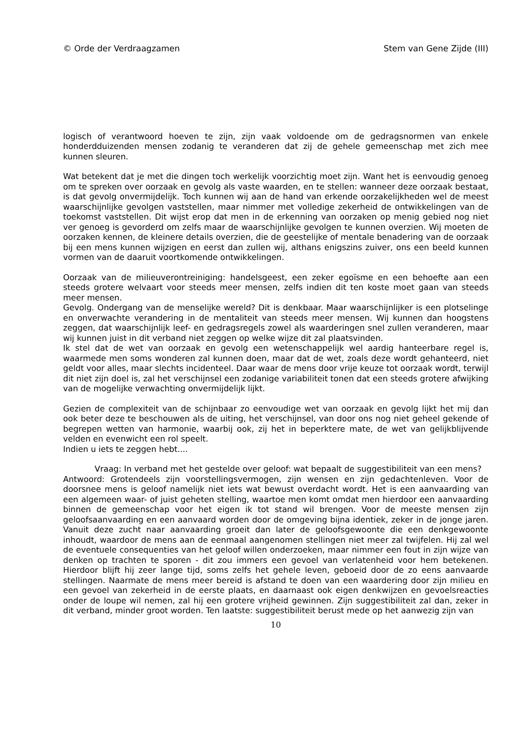© Orde der Verdraagzamen Stem van Gene Zijde (III)
logisch of verantwoord hoeven te zijn, zijn vaak voldoende om de gedragsnormen van enkele honderdduizenden mensen zodanig te veranderen dat zij de gehele gemeenschap met zich mee kunnen sleuren.
Wat betekent dat je met die dingen toch werkelijk voorzichtig moet zijn. Want het is eenvoudig genoeg om te spreken over oorzaak en gevolg als vaste waarden, en te stellen: wanneer deze oorzaak bestaat, is dat gevolg onvermijdelijk. Toch kunnen wij aan de hand van erkende oorzakelijkheden wel de meest waarschijnlijke gevolgen vaststellen, maar nimmer met volledige zekerheid de ontwikkelingen van de toekomst vaststellen. Dit wijst erop dat men in de erkenning van oorzaken op menig gebied nog niet ver genoeg is gevorderd om zelfs maar de waarschijnlijke gevolgen te kunnen overzien. Wij moeten de oorzaken kennen, de kleinere details overzien, die de geestelijke of mentale benadering van de oorzaak bij een mens kunnen wijzigen en eerst dan zullen wij, althans enigszins zuiver, ons een beeld kunnen vormen van de daaruit voortkomende ontwikkelingen.
Oorzaak van de milieuverontreiniging: handelsgeest, een zeker egoïsme en een behoefte aan een steeds grotere welvaart voor steeds meer mensen, zelfs indien dit ten koste moet gaan van steeds meer mensen.
Gevolg. Ondergang van de menselijke wereld? Dit is denkbaar. Maar waarschijnlijker is een plotselinge en onverwachte verandering in de mentaliteit van steeds meer mensen. Wij kunnen dan hoogstens zeggen, dat waarschijnlijk leef- en gedragsregels zowel als waarderingen snel zullen veranderen, maar wij kunnen juist in dit verband niet zeggen op welke wijze dit zal plaatsvinden.
Ik stel dat de wet van oorzaak en gevolg een wetenschappelijk wel aardig hanteerbare regel is, waarmede men soms wonderen zal kunnen doen, maar dat de wet, zoals deze wordt gehanteerd, niet geldt voor alles, maar slechts incidenteel. Daar waar de mens door vrije keuze tot oorzaak wordt, terwijl dit niet zijn doel is, zal het verschijnsel een zodanige variabiliteit tonen dat een steeds grotere afwijking van de mogelijke verwachting onvermijdelijk lijkt.
Gezien de complexiteit van de schijnbaar zo eenvoudige wet van oorzaak en gevolg lijkt het mij dan ook beter deze te beschouwen als de uiting, het verschijnsel, van door ons nog niet geheel gekende of begrepen wetten van harmonie, waarbij ook, zij het in beperktere mate, de wet van gelijkblijvende velden en evenwicht een rol speelt.
Indien u iets te zeggen hebt....
Vraag: In verband met het gestelde over geloof: wat bepaalt de suggestibiliteit van een mens?
Antwoord: Grotendeels zijn voorstellingsvermogen, zijn wensen en zijn gedachtenleven. Voor de doorsnee mens is geloof namelijk niet iets wat bewust overdacht wordt. Het is een aanvaarding van een algemeen waar- of juist geheten stelling, waartoe men komt omdat men hierdoor een aanvaarding binnen de gemeenschap voor het eigen ik tot stand wil brengen. Voor de meeste mensen zijn geloofsaanvaarding en een aanvaard worden door de omgeving bijna identiek, zeker in de jonge jaren. Vanuit deze zucht naar aanvaarding groeit dan later de geloofsgewoonte die een denkgewoonte inhoudt, waardoor de mens aan de eenmaal aangenomen stellingen niet meer zal twijfelen. Hij zal wel de eventuele consequenties van het geloof willen onderzoeken, maar nimmer een fout in zijn wijze van denken op trachten te sporen - dit zou immers een gevoel van verlatenheid voor hem betekenen. Hierdoor blijft hij zeer lange tijd, soms zelfs het gehele leven, geboeid door de zo eens aanvaarde stellingen. Naarmate de mens meer bereid is afstand te doen van een waardering door zijn milieu en een gevoel van zekerheid in de eerste plaats, en daarnaast ook eigen denkwijzen en gevoelsreacties onder de loupe wil nemen, zal hij een grotere vrijheid gewinnen. Zijn suggestibiliteit zal dan, zeker in dit verband, minder groot worden. Ten laatste: suggestibiliteit berust mede op het aanwezig zijn van
10